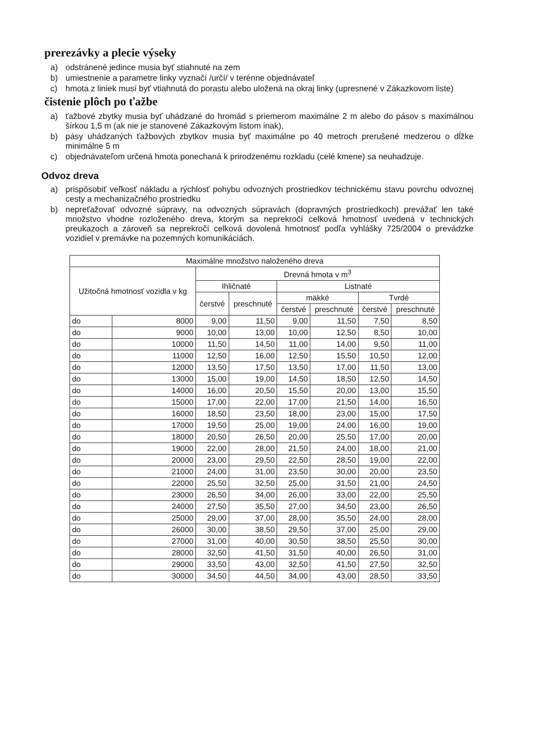prerezávky a plecie výseky
a) odstránené jedince musia byť stiahnuté na zem
b) umiestnenie a parametre linky vyznačí /určí/ v terénne objednávateľ
c) hmota z liniek musí byť vtiahnutá do porastu alebo uložená na okraj linky (upresnené v Zákazkovom liste)
čistenie plôch po ťažbe
a) ťažbové zbytky musia byť uhádzané do hromád s priemerom maximálne 2 m alebo do pásov s maximálnou šírkou 1,5 m (ak nie je stanovené Zákazkovým listom inak),
b) pásy uhádzaných ťažbových zbytkov musia byť maximálne po 40 metroch prerušené medzerou o dĺžke minimálne 5 m
c) objednávateľom určená hmota ponechaná k prirodzenému rozkladu (celé kmene) sa neuhadzuje.
Odvoz dreva
a) prispôsobiť veľkosť nákladu a rýchlosť pohybu odvozných prostriedkov technickému stavu povrchu odvoznej cesty a mechanizačného prostriedku
b) nepreťažovať odvozné súpravy, na odvozných súpravách (dopravných prostriedkoch) prevážať len také množstvo vhodne rozloženého dreva, ktorým sa neprekročí celková hmotnosť uvedená v technických preukazoch a zároveň sa neprekročí celková dovolená hmotnosť podľa vyhlášky 725/2004 o prevádzke vozidiel v premávke na pozemných komunikáciách.
| Maximálne množstvo naloženého dreva | | | | | | | |
| --- | --- | --- | --- | --- | --- | --- | --- |
| Užitočná hmotnosť vozidla v kg | | Drevná hmota v m<sup>3</sup> | | | | | |
| | | Ihličnaté | | Listnaté | | | |
| | | čerstvé | preschnuté | mäkké | | Tvrdé | |
| | | | | čerstvé | preschnuté | čerstvé | preschnuté |
| do | 8000 | 9,00 | 11,50 | 9,00 | 11,50 | 7,50 | 8,50 |
| do | 9000 | 10,00 | 13,00 | 10,00 | 12,50 | 8,50 | 10,00 |
| do | 10000 | 11,50 | 14,50 | 11,00 | 14,00 | 9,50 | 11,00 |
| do | 11000 | 12,50 | 16,00 | 12,50 | 15,50 | 10,50 | 12,00 |
| do | 12000 | 13,50 | 17,50 | 13,50 | 17,00 | 11,50 | 13,00 |
| do | 13000 | 15,00 | 19,00 | 14,50 | 18,50 | 12,50 | 14,50 |
| do | 14000 | 16,00 | 20,50 | 15,50 | 20,00 | 13,00 | 15,50 |
| do | 15000 | 17,00 | 22,00 | 17,00 | 21,50 | 14,00 | 16,50 |
| do | 16000 | 18,50 | 23,50 | 18,00 | 23,00 | 15,00 | 17,50 |
| do | 17000 | 19,50 | 25,00 | 19,00 | 24,00 | 16,00 | 19,00 |
| do | 18000 | 20,50 | 26,50 | 20,00 | 25,50 | 17,00 | 20,00 |
| do | 19000 | 22,00 | 28,00 | 21,50 | 24,00 | 18,00 | 21,00 |
| do | 20000 | 23,00 | 29,50 | 22,50 | 28,50 | 19,00 | 22,00 |
| do | 21000 | 24,00 | 31,00 | 23,50 | 30,00 | 20,00 | 23,50 |
| do | 22000 | 25,50 | 32,50 | 25,00 | 31,50 | 21,00 | 24,50 |
| do | 23000 | 26,50 | 34,00 | 26,00 | 33,00 | 22,00 | 25,50 |
| do | 24000 | 27,50 | 35,50 | 27,00 | 34,50 | 23,00 | 26,50 |
| do | 25000 | 29,00 | 37,00 | 28,00 | 35,50 | 24,00 | 28,00 |
| do | 26000 | 30,00 | 38,50 | 29,50 | 37,00 | 25,00 | 29,00 |
| do | 27000 | 31,00 | 40,00 | 30,50 | 38,50 | 25,50 | 30,00 |
| do | 28000 | 32,50 | 41,50 | 31,50 | 40,00 | 26,50 | 31,00 |
| do | 29000 | 33,50 | 43,00 | 32,50 | 41,50 | 27,50 | 32,50 |
| do | 30000 | 34,50 | 44,50 | 34,00 | 43,00 | 28,50 | 33,50 |